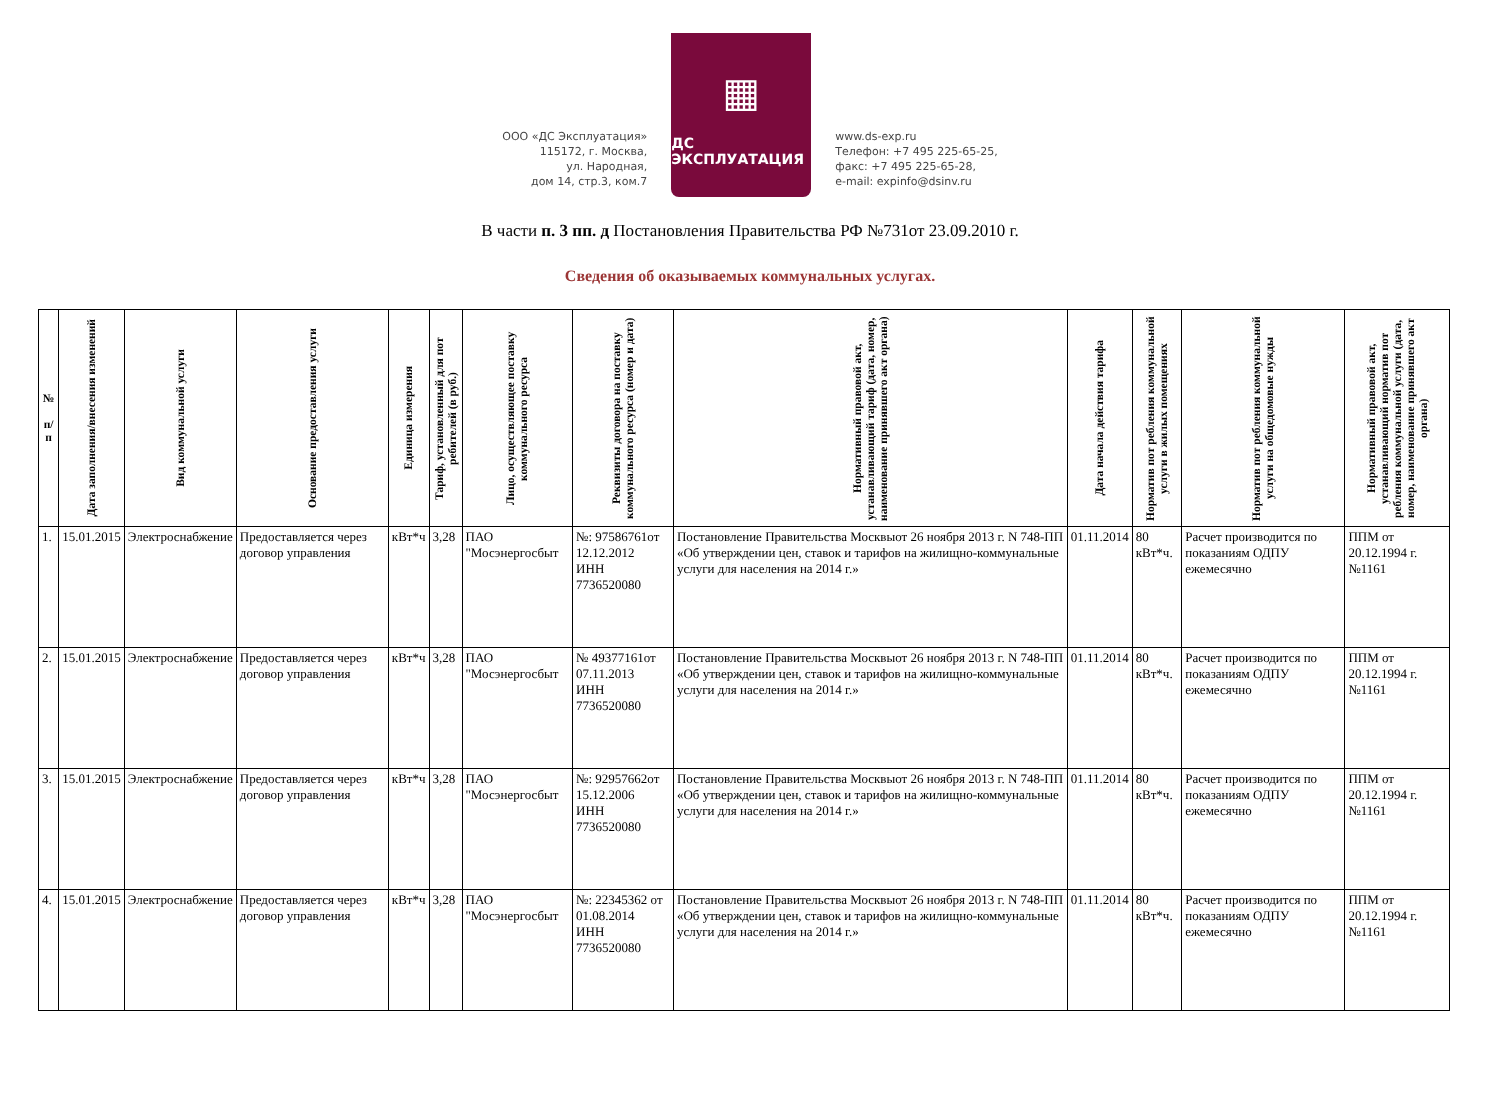ООО «ДС Эксплуатация»
115172, г. Москва,
ул. Народная,
дом 14, стр.3, ком.7
▦
ДС ЭКСПЛУАТАЦИЯ
www.ds-exp.ru
Телефон: +7 495 225-65-25,
факс: +7 495 225-65-28,
e-mail: expinfo@dsinv.ru
В части п. 3 пп. д Постановления Правительства РФ №731от 23.09.2010 г.
Сведения об оказываемых коммунальных услугах.
| № п/п | Дата заполнения/внесения изменений | Вид коммунальной услуги | Основание предоставления услуги | Единица измерения | Тариф, установленный для пот ребителей (в руб.) | Лицо, осуществляющее поставку коммунального ресурса | Реквизиты договора на поставку коммунального ресурса (номер и дата) | Нормативный правовой акт, устанавливающий тариф (дата, номер, наименование принявшего акт органа) | Дата начала действия тарифа | Норматив пот ребления коммунальной услуги в жилых помещениях | Норматив пот ребления коммунальной услуги на общедомовые нужды | Нормативный правовой акт, устанавливающий норматив пот ребления коммунальной услуги (дата, номер, наименование принявшего акт органа) |
| --- | --- | --- | --- | --- | --- | --- | --- | --- | --- | --- | --- | --- |
| 1. | 15.01.2015 | Электроснабжение | Предоставляется через договор управления | кВт*ч | 3,28 | ПАО "Мосэнергосбыт | №: 97586761от 12.12.2012 ИНН 7736520080 | Постановление Правительства Москвыот 26 ноября 2013 г. N 748-ПП «Об утверждении цен, ставок и тарифов на жилищно-коммунальные услуги для населения на 2014 г.» | 01.11.2014 | 80 кВт*ч. | Расчет производится по показаниям ОДПУ ежемесячно | ППМ от 20.12.1994 г. №1161 |
| 2. | 15.01.2015 | Электроснабжение | Предоставляется через договор управления | кВт*ч | 3,28 | ПАО "Мосэнергосбыт | № 49377161от 07.11.2013 ИНН 7736520080 | Постановление Правительства Москвыот 26 ноября 2013 г. N 748-ПП «Об утверждении цен, ставок и тарифов на жилищно-коммунальные услуги для населения на 2014 г.» | 01.11.2014 | 80 кВт*ч. | Расчет производится по показаниям ОДПУ ежемесячно | ППМ от 20.12.1994 г. №1161 |
| 3. | 15.01.2015 | Электроснабжение | Предоставляется через договор управления | кВт*ч | 3,28 | ПАО "Мосэнергосбыт | №: 92957662от 15.12.2006 ИНН 7736520080 | Постановление Правительства Москвыот 26 ноября 2013 г. N 748-ПП «Об утверждении цен, ставок и тарифов на жилищно-коммунальные услуги для населения на 2014 г.» | 01.11.2014 | 80 кВт*ч. | Расчет производится по показаниям ОДПУ ежемесячно | ППМ от 20.12.1994 г. №1161 |
| 4. | 15.01.2015 | Электроснабжение | Предоставляется через договор управления | кВт*ч | 3,28 | ПАО "Мосэнергосбыт | №: 22345362 от 01.08.2014 ИНН 7736520080 | Постановление Правительства Москвыот 26 ноября 2013 г. N 748-ПП «Об утверждении цен, ставок и тарифов на жилищно-коммунальные услуги для населения на 2014 г.» | 01.11.2014 | 80 кВт*ч. | Расчет производится по показаниям ОДПУ ежемесячно | ППМ от 20.12.1994 г. №1161 |